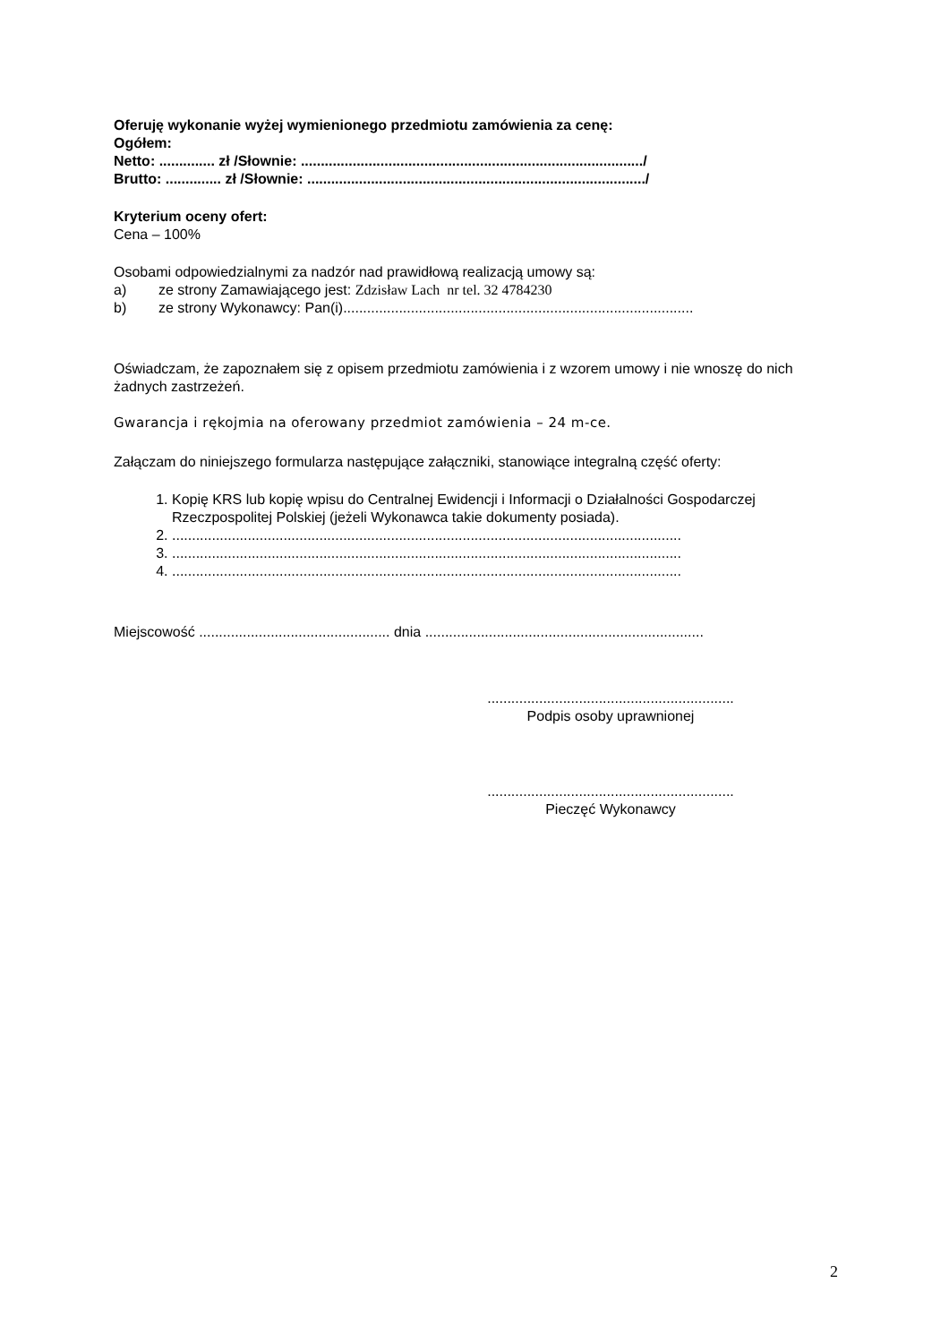Oferuję wykonanie wyżej wymienionego przedmiotu zamówienia za cenę:
Ogółem:
Netto: .............. zł /Słownie: ....................................................................................../
Brutto: .............. zł /Słownie: ...................................................................................../
Kryterium oceny ofert:
Cena – 100%
Osobami odpowiedzialnymi za nadzór nad prawidłową realizacją umowy są:
a) ze strony Zamawiającego jest: Zdzisław Lach nr tel. 32 4784230
b) ze strony Wykonawcy: Pan(i)........................................................................................
Oświadczam, że zapoznałem się z opisem przedmiotu zamówienia i z wzorem umowy i nie wnoszę do nich żadnych zastrzeżeń.
Gwarancja i rękojmia na oferowany przedmiot zamówienia – 24 m-ce.
Załączam do niniejszego formularza następujące załączniki, stanowiące integralną część oferty:
1. Kopię KRS lub kopię wpisu do Centralnej Ewidencji i Informacji o Działalności Gospodarczej Rzeczpospolitej Polskiej (jeżeli Wykonawca takie dokumenty posiada).
2. ................................................................................................................................
3. ................................................................................................................................
4. ................................................................................................................................
Miejscowość ................................................ dnia ......................................................................
..............................................................
Podpis osoby uprawnionej
..............................................................
Pieczęć Wykonawcy
2